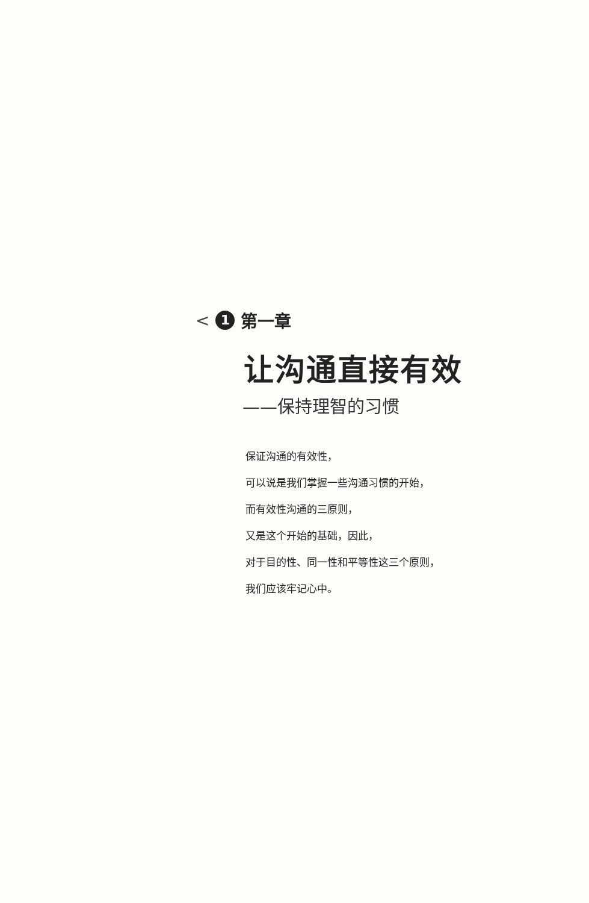< 1 第一章
让沟通直接有效
——保持理智的习惯
保证沟通的有效性，
可以说是我们掌握一些沟通习惯的开始，
而有效性沟通的三原则，
又是这个开始的基础，因此，
对于目的性、同一性和平等性这三个原则，
我们应该牢记心中。